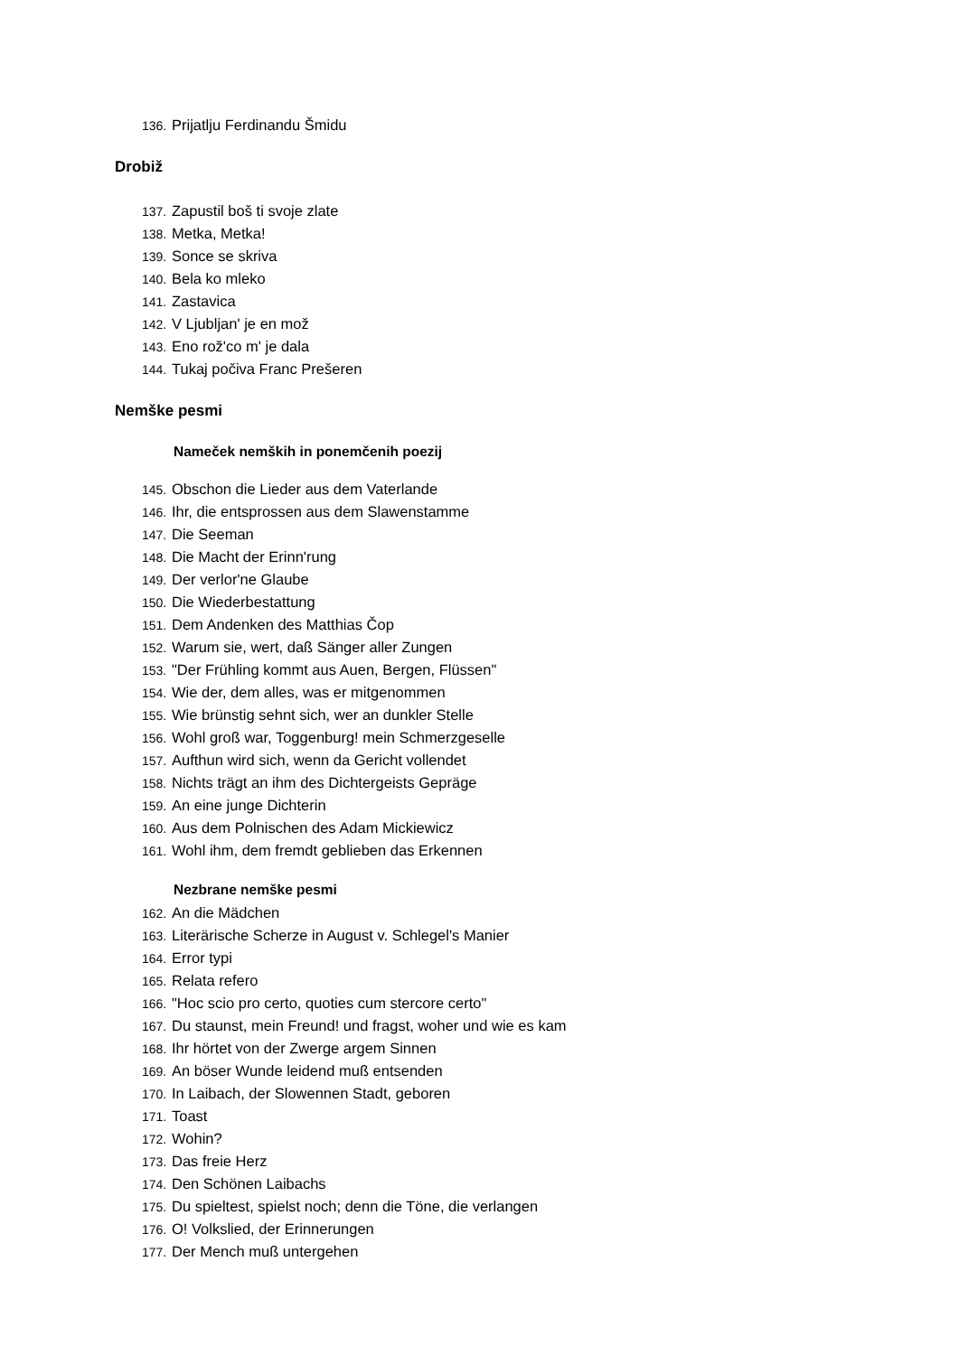136. Prijatlju Ferdinandu Šmidu
Drobiž
137. Zapustil boš ti svoje zlate
138. Metka, Metka!
139. Sonce se skriva
140. Bela ko mleko
141. Zastavica
142. V Ljubljan' je en mož
143. Eno rož'co m' je dala
144. Tukaj počiva Franc Prešeren
Nemške pesmi
Nameček nemških in ponemčenih poezij
145. Obschon die Lieder aus dem Vaterlande
146. Ihr, die entsprossen aus dem Slawenstamme
147. Die Seeman
148. Die Macht der Erinn'rung
149. Der verlor'ne Glaube
150. Die Wiederbestattung
151. Dem Andenken des Matthias Čop
152. Warum sie, wert, daß Sänger aller Zungen
153. "Der Frühling kommt aus Auen, Bergen, Flüssen"
154. Wie der, dem alles, was er mitgenommen
155. Wie brünstig sehnt sich, wer an dunkler Stelle
156. Wohl groß war, Toggenburg! mein Schmerzgeselle
157. Aufthun wird sich, wenn da Gericht vollendet
158. Nichts trägt an ihm des Dichtergeists Gepräge
159. An eine junge Dichterin
160. Aus dem Polnischen des Adam Mickiewicz
161. Wohl ihm, dem fremdt geblieben das Erkennen
Nezbrane nemške pesmi
162. An die Mädchen
163. Literärische Scherze in August v. Schlegel's Manier
164. Error typi
165. Relata refero
166. "Hoc scio pro certo, quoties cum stercore certo"
167. Du staunst, mein Freund! und fragst, woher und wie es kam
168. Ihr hörtet von der Zwerge argem Sinnen
169. An böser Wunde leidend muß entsenden
170. In Laibach, der Slowennen Stadt, geboren
171. Toast
172. Wohin?
173. Das freie Herz
174. Den Schönen Laibachs
175. Du spieltest, spielst noch; denn die Töne, die verlangen
176. O! Volkslied, der Erinnerungen
177. Der Mench muß untergehen